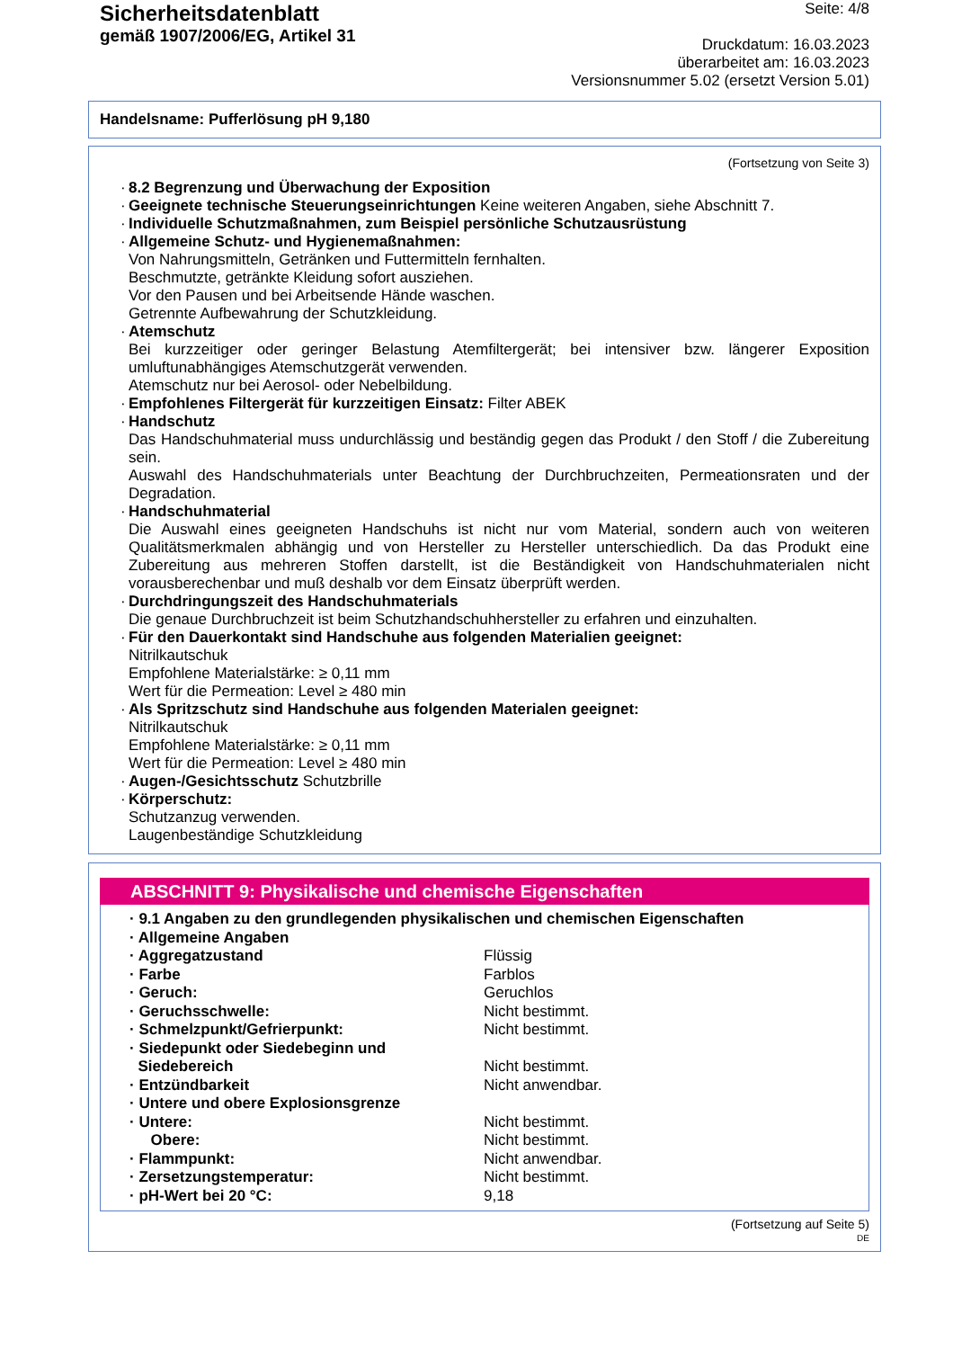Sicherheitsdatenblatt
gemäß 1907/2006/EG, Artikel 31
Seite: 4/8
Druckdatum: 16.03.2023
überarbeitet am: 16.03.2023
Versionsnummer 5.02 (ersetzt Version 5.01)
Handelsname: Pufferlösung pH 9,180
(Fortsetzung von Seite 3)
· 8.2 Begrenzung und Überwachung der Exposition
· Geeignete technische Steuerungseinrichtungen Keine weiteren Angaben, siehe Abschnitt 7.
· Individuelle Schutzmaßnahmen, zum Beispiel persönliche Schutzausrüstung
· Allgemeine Schutz- und Hygienemaßnahmen:
Von Nahrungsmitteln, Getränken und Futtermitteln fernhalten.
Beschmutzte, getränkte Kleidung sofort ausziehen.
Vor den Pausen und bei Arbeitsende Hände waschen.
Getrennte Aufbewahrung der Schutzkleidung.
· Atemschutz
Bei kurzzeitiger oder geringer Belastung Atemfiltergerät; bei intensiver bzw. längerer Exposition umluftunabhängiges Atemschutzgerät verwenden.
Atemschutz nur bei Aerosol- oder Nebelbildung.
· Empfohlenes Filtergerät für kurzzeitigen Einsatz: Filter ABEK
· Handschutz
Das Handschuhmaterial muss undurchlässig und beständig gegen das Produkt / den Stoff / die Zubereitung sein.
Auswahl des Handschuhmaterials unter Beachtung der Durchbruchzeiten, Permeationsraten und der Degradation.
· Handschuhmaterial
Die Auswahl eines geeigneten Handschuhs ist nicht nur vom Material, sondern auch von weiteren Qualitätsmerkmalen abhängig und von Hersteller zu Hersteller unterschiedlich. Da das Produkt eine Zubereitung aus mehreren Stoffen darstellt, ist die Beständigkeit von Handschuhmaterialen nicht vorausberechenbar und muß deshalb vor dem Einsatz überprüft werden.
· Durchdringungszeit des Handschuhmaterials
Die genaue Durchbruchzeit ist beim Schutzhandschuhhersteller zu erfahren und einzuhalten.
· Für den Dauerkontakt sind Handschuhe aus folgenden Materialien geeignet:
Nitrilkautschuk
Empfohlene Materialstärke: ≥ 0,11 mm
Wert für die Permeation: Level ≥ 480 min
· Als Spritzschutz sind Handschuhe aus folgenden Materialen geeignet:
Nitrilkautschuk
Empfohlene Materialstärke: ≥ 0,11 mm
Wert für die Permeation: Level ≥ 480 min
· Augen-/Gesichtsschutz Schutzbrille
· Körperschutz:
Schutzanzug verwenden.
Laugenbeständige Schutzkleidung
ABSCHNITT 9: Physikalische und chemische Eigenschaften
| · 9.1 Angaben zu den grundlegenden physikalischen und chemischen Eigenschaften | |
| · Allgemeine Angaben | |
| · Aggregatzustand | Flüssig |
| · Farbe | Farblos |
| · Geruch: | Geruchlos |
| · Geruchsschwelle: | Nicht bestimmt. |
| · Schmelzpunkt/Gefrierpunkt: | Nicht bestimmt. |
| · Siedepunkt oder Siedebeginn und Siedebereich | Nicht bestimmt. |
| · Entzündbarkeit | Nicht anwendbar. |
| · Untere und obere Explosionsgrenze | |
| · Untere: | Nicht bestimmt. |
| Obere: | Nicht bestimmt. |
| · Flammpunkt: | Nicht anwendbar. |
| · Zersetzungstemperatur: | Nicht bestimmt. |
| · pH-Wert bei 20 °C: | 9,18 |
(Fortsetzung auf Seite 5)
DE